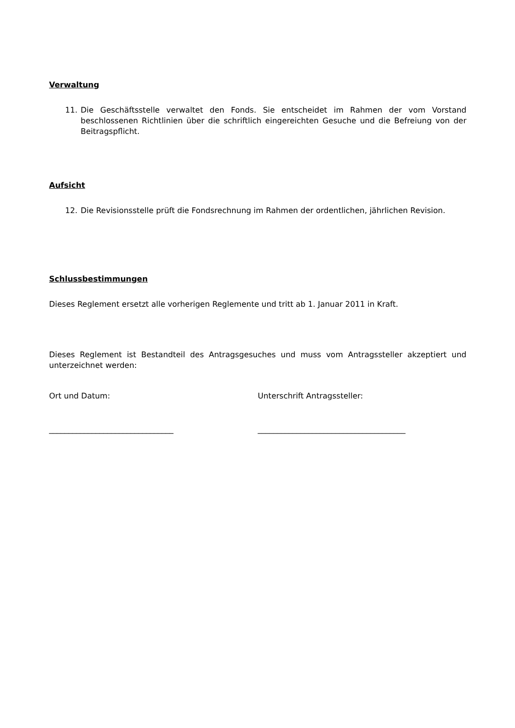Verwaltung
11. Die Geschäftsstelle verwaltet den Fonds. Sie entscheidet im Rahmen der vom Vorstand beschlossenen Richtlinien über die schriftlich eingereichten Gesuche und die Befreiung von der Beitragspflicht.
Aufsicht
12. Die Revisionsstelle prüft die Fondsrechnung im Rahmen der ordentlichen, jährlichen Revision.
Schlussbestimmungen
Dieses Reglement ersetzt alle vorherigen Reglemente und tritt ab 1. Januar 2011 in Kraft.
Dieses Reglement ist Bestandteil des Antragsgesuches und muss vom Antragssteller akzeptiert und unterzeichnet werden:
Ort und Datum: Unterschrift Antragssteller:
________________________________ ______________________________________